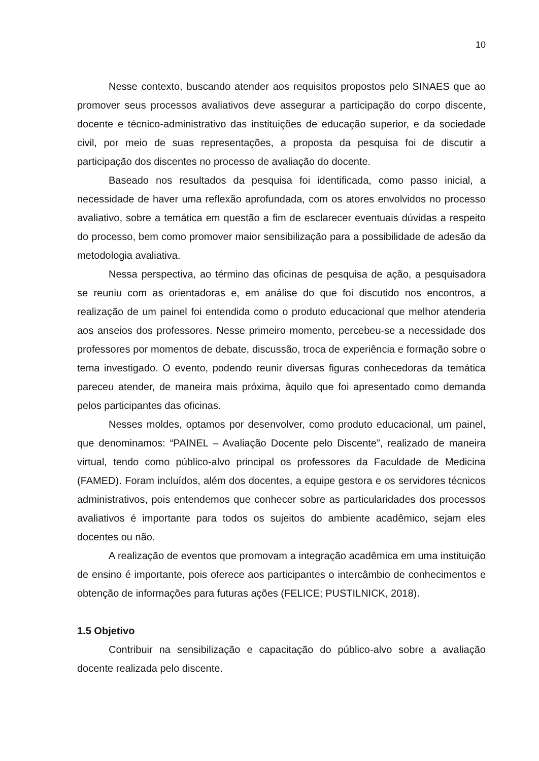10
Nesse contexto, buscando atender aos requisitos propostos pelo SINAES que ao promover seus processos avaliativos deve assegurar a participação do corpo discente, docente e técnico-administrativo das instituições de educação superior, e da sociedade civil, por meio de suas representações, a proposta da pesquisa foi de discutir a participação dos discentes no processo de avaliação do docente.
Baseado nos resultados da pesquisa foi identificada, como passo inicial, a necessidade de haver uma reflexão aprofundada, com os atores envolvidos no processo avaliativo, sobre a temática em questão a fim de esclarecer eventuais dúvidas a respeito do processo, bem como promover maior sensibilização para a possibilidade de adesão da metodologia avaliativa.
Nessa perspectiva, ao término das oficinas de pesquisa de ação, a pesquisadora se reuniu com as orientadoras e, em análise do que foi discutido nos encontros, a realização de um painel foi entendida como o produto educacional que melhor atenderia aos anseios dos professores. Nesse primeiro momento, percebeu-se a necessidade dos professores por momentos de debate, discussão, troca de experiência e formação sobre o tema investigado. O evento, podendo reunir diversas figuras conhecedoras da temática pareceu atender, de maneira mais próxima, àquilo que foi apresentado como demanda pelos participantes das oficinas.
Nesses moldes, optamos por desenvolver, como produto educacional, um painel, que denominamos: “PAINEL – Avaliação Docente pelo Discente”, realizado de maneira virtual, tendo como público-alvo principal os professores da Faculdade de Medicina (FAMED). Foram incluídos, além dos docentes, a equipe gestora e os servidores técnicos administrativos, pois entendemos que conhecer sobre as particularidades dos processos avaliativos é importante para todos os sujeitos do ambiente acadêmico, sejam eles docentes ou não.
A realização de eventos que promovam a integração acadêmica em uma instituição de ensino é importante, pois oferece aos participantes o intercâmbio de conhecimentos e obtenção de informações para futuras ações (FELICE; PUSTILNICK, 2018).
1.5 Objetivo
Contribuir na sensibilização e capacitação do público-alvo sobre a avaliação docente realizada pelo discente.